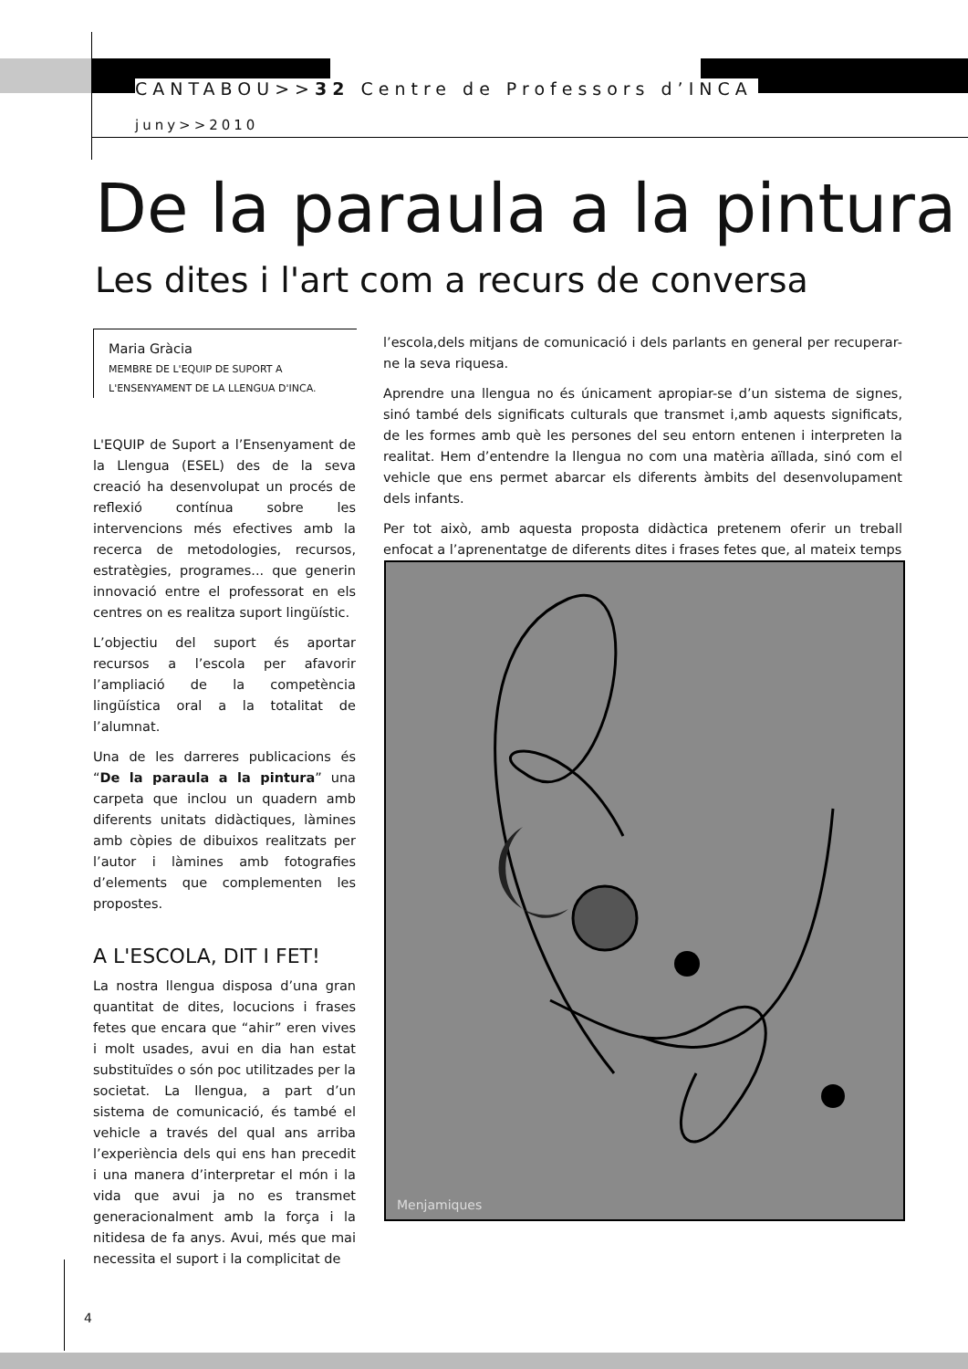CANTABOU>>32 Centre de Professors d’INCA
juny>>2010
De la paraula a la pintura
Les dites i l'art com a recurs de conversa
Maria Gràcia
MEMBRE DE L'EQUIP DE SUPORT A L'ENSENYAMENT DE LA LLENGUA D'INCA.
L'EQUIP de Suport a l’Ensenyament de la Llengua (ESEL) des de la seva creació ha desenvolupat un procés de reflexió contínua sobre les intervencions més efectives amb la recerca de metodologies, recursos, estratègies, programes... que generin innovació entre el professorat en els centres on es realitza suport lingüístic.
L’objectiu del suport és aportar recursos a l’escola per afavorir l’ampliació de la competència lingüística oral a la totalitat de l’alumnat.
Una de les darreres publicacions és “De la paraula a la pintura” una carpeta que inclou un quadern amb diferents unitats didàctiques, làmines amb còpies de dibuixos realitzats per l’autor i làmines amb fotografies d’elements que complementen les propostes.
A L'ESCOLA, DIT I FET!
La nostra llengua disposa d’una gran quantitat de dites, locucions i frases fetes que encara que “ahir” eren vives i molt usades, avui en dia han estat substituïdes o són poc utilitzades per la societat. La llengua, a part d’un sistema de comunicació, és també el vehicle a través del qual ans arriba l’experiència dels qui ens han precedit i una manera d’interpretar el món i la vida que avui ja no es transmet generacionalment amb la força i la nitidesa de fa anys. Avui, més que mai necessita el suport i la complicitat de
l’escola,dels mitjans de comunicació i dels parlants en general per recuperar-ne la seva riquesa.
Aprendre una llengua no és únicament apropiar-se d’un sistema de signes, sinó també dels significats culturals que transmet i,amb aquests significats, de les formes amb què les persones del seu entorn entenen i interpreten la realitat. Hem d’entendre la llengua no com una matèria aïllada, sinó com el vehicle que ens permet abarcar els diferents àmbits del desenvolupament dels infants.
Per tot això, amb aquesta proposta didàctica pretenem oferir un treball enfocat a l’aprenentatge de diferents dites i frases fetes que, al mateix temps
Menjamiques
4